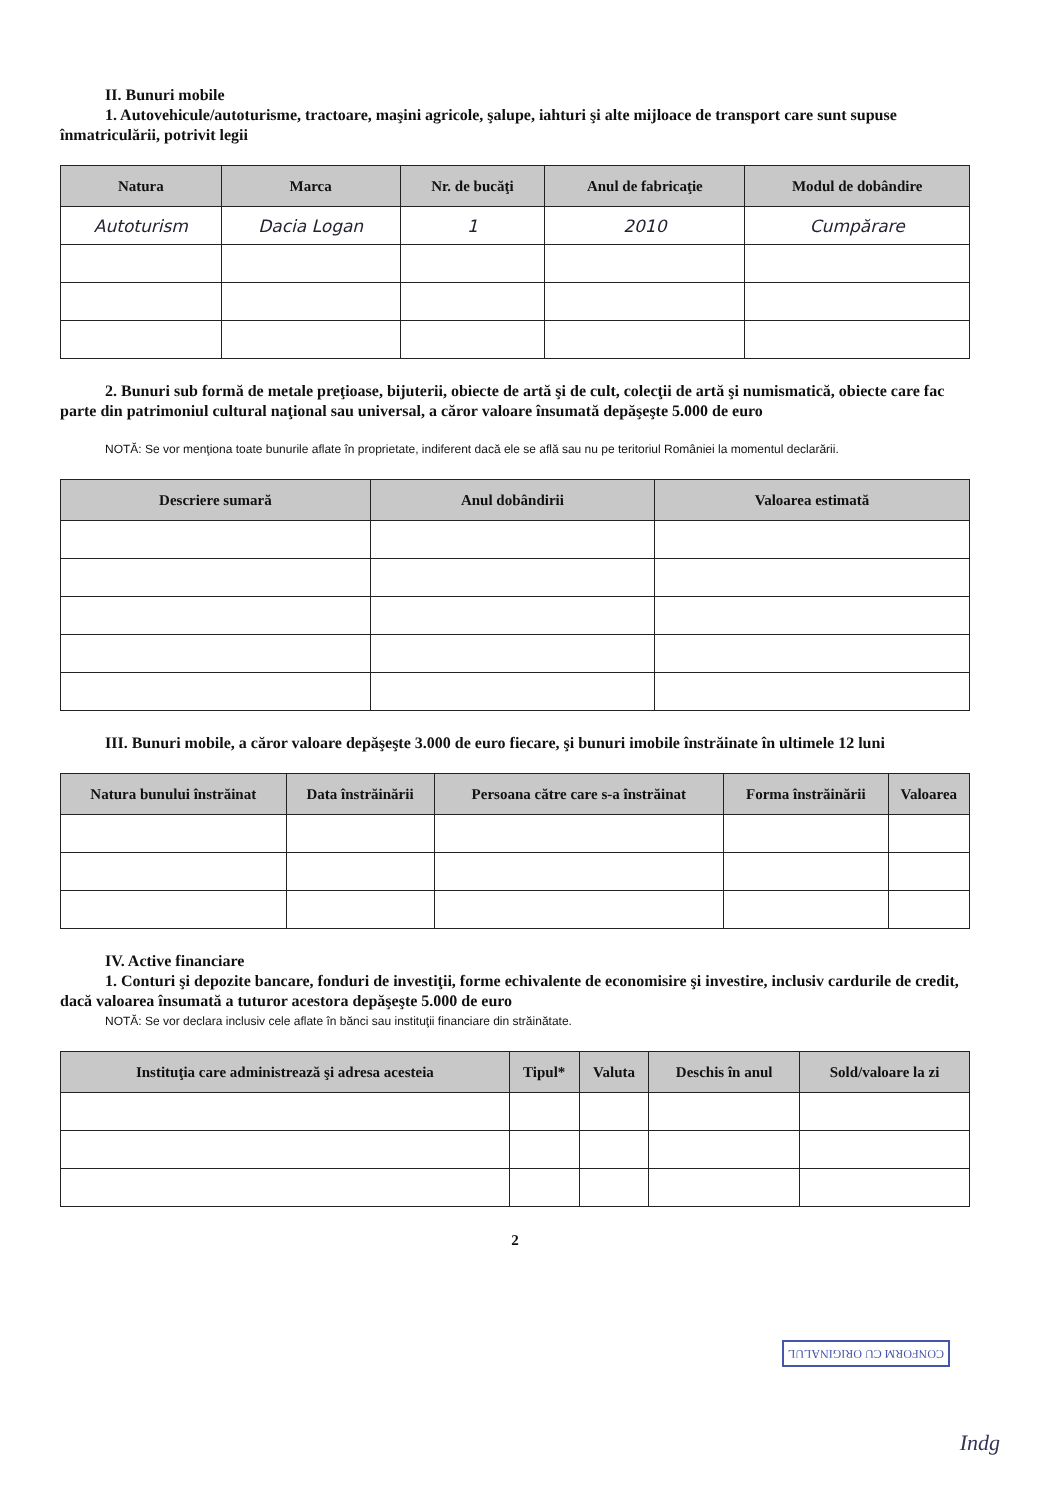II. Bunuri mobile
1. Autovehicule/autoturisme, tractoare, maşini agricole, şalupe, iahturi şi alte mijloace de transport care sunt supuse înmatriculării, potrivit legii
| Natura | Marca | Nr. de bucăţi | Anul de fabricaţie | Modul de dobândire |
| --- | --- | --- | --- | --- |
| Autoturism | Dacia Logan | 1 | 2010 | Cumpărare |
2. Bunuri sub formă de metale preţioase, bijuterii, obiecte de artă şi de cult, colecţii de artă şi numismatică, obiecte care fac parte din patrimoniul cultural naţional sau universal, a căror valoare însumată depăşeşte 5.000 de euro
NOTĂ: Se vor menţiona toate bunurile aflate în proprietate, indiferent dacă ele se află sau nu pe teritoriul României la momentul declarării.
| Descriere sumară | Anul dobândirii | Valoarea estimată |
| --- | --- | --- |
III. Bunuri mobile, a căror valoare depăşeşte 3.000 de euro fiecare, şi bunuri imobile înstrăinate în ultimele 12 luni
| Natura bunului înstrăinat | Data înstrăinării | Persoana către care s-a înstrăinat | Forma înstrăinării | Valoarea |
| --- | --- | --- | --- | --- |
IV. Active financiare
1. Conturi şi depozite bancare, fonduri de investiţii, forme echivalente de economisire şi investire, inclusiv cardurile de credit, dacă valoarea însumată a tuturor acestora depăşeşte 5.000 de euro
NOTĂ: Se vor declara inclusiv cele aflate în bănci sau instituţii financiare din străinătate.
| Instituţia care administrează şi adresa acesteia | Tipul* | Valuta | Deschis în anul | Sold/valoare la zi |
| --- | --- | --- | --- | --- |
2
CONFORM CU ORIGINALUL
Indg